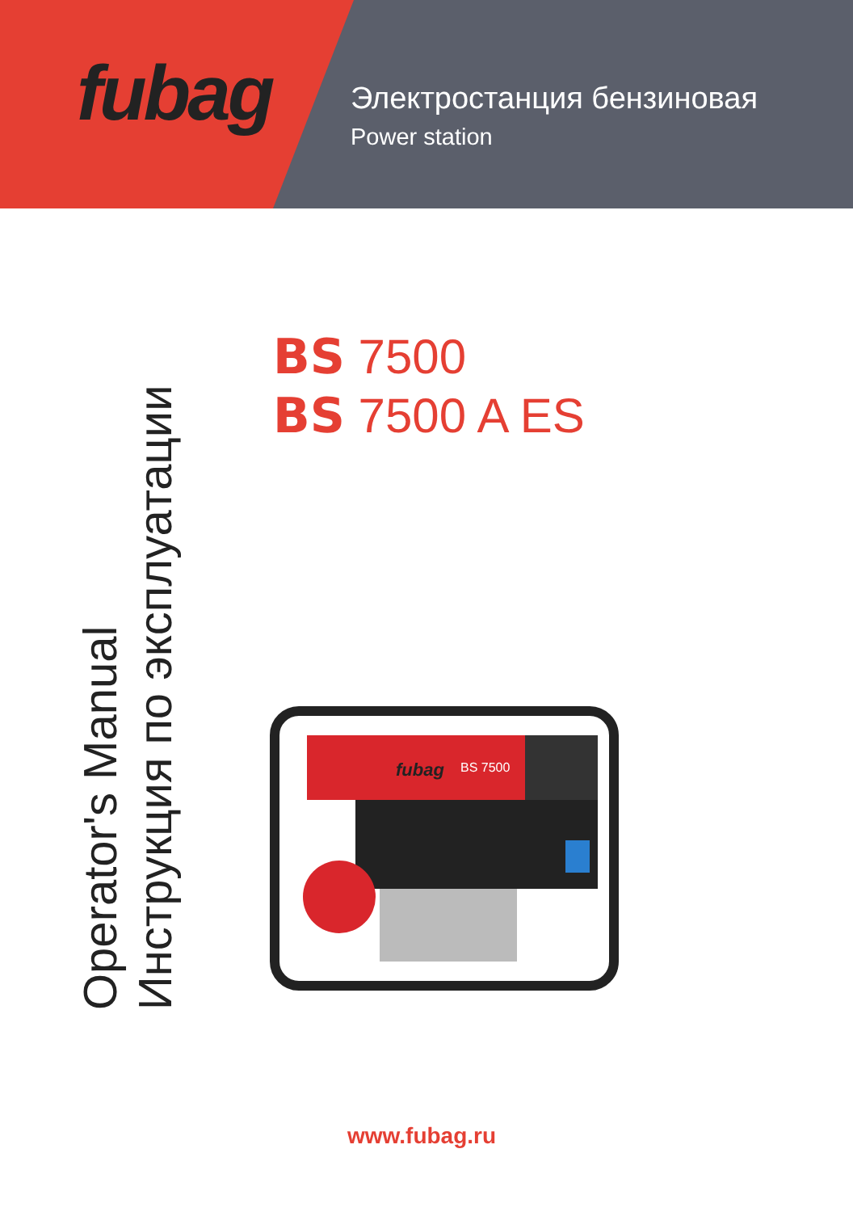fubag
Электростанция бензиновая
Power station
BS 7500
BS 7500 A ES
Operator's Manual
Инструкция по эксплуатации
fubag
BS 7500
www.fubag.ru